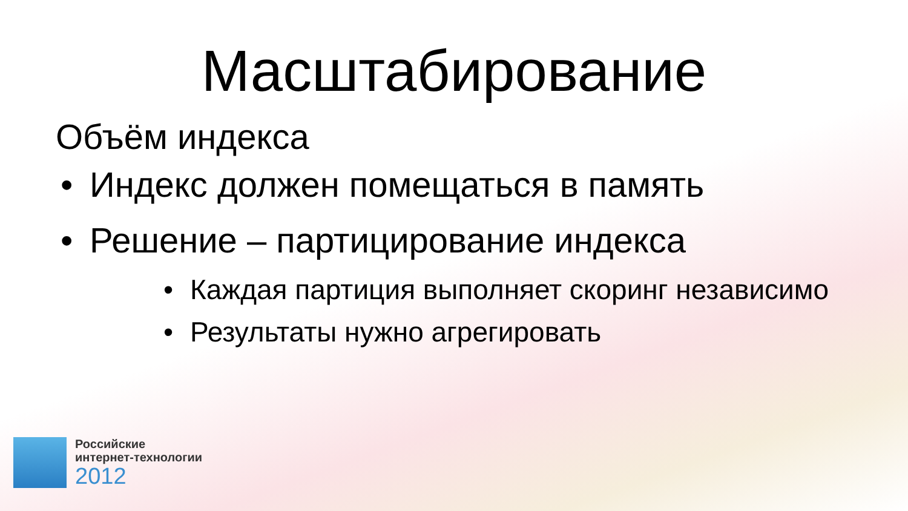Масштабирование
Объём индекса
• Индекс должен помещаться в память
• Решение – партицирование индекса
• Каждая партиция выполняет скоринг независимо
• Результаты нужно агрегировать
Российские
интернет-технологии
2012